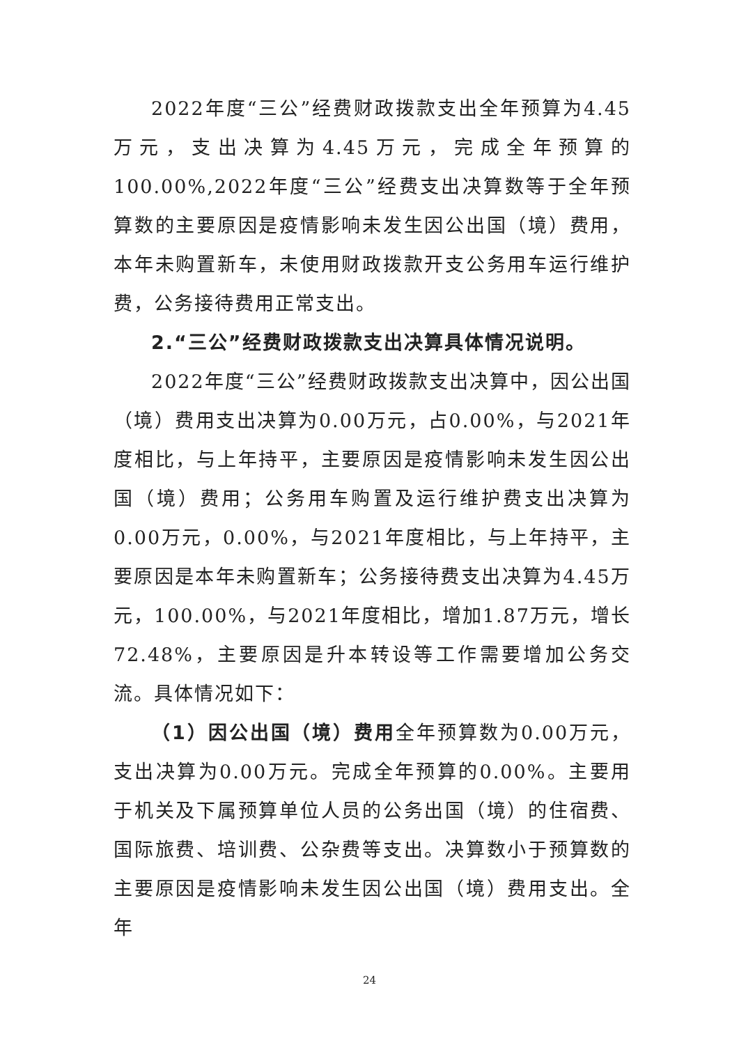2022年度“三公”经费财政拨款支出全年预算为4.45万元，支出决算为4.45万元，完成全年预算的100.00%,2022年度“三公”经费支出决算数等于全年预算数的主要原因是疫情影响未发生因公出国（境）费用，本年未购置新车，未使用财政拨款开支公务用车运行维护费，公务接待费用正常支出。
2.“三公”经费财政拨款支出决算具体情况说明。
2022年度“三公”经费财政拨款支出决算中，因公出国（境）费用支出决算为0.00万元，占0.00%，与2021年度相比，与上年持平，主要原因是疫情影响未发生因公出国（境）费用；公务用车购置及运行维护费支出决算为0.00万元，0.00%，与2021年度相比，与上年持平，主要原因是本年未购置新车；公务接待费支出决算为4.45万元，100.00%，与2021年度相比，增加1.87万元，增长72.48%，主要原因是升本转设等工作需要增加公务交流。具体情况如下：
（1）因公出国（境）费用全年预算数为0.00万元，支出决算为0.00万元。完成全年预算的0.00%。主要用于机关及下属预算单位人员的公务出国（境）的住宿费、国际旅费、培训费、公杂费等支出。决算数小于预算数的主要原因是疫情影响未发生因公出国（境）费用支出。全年
24